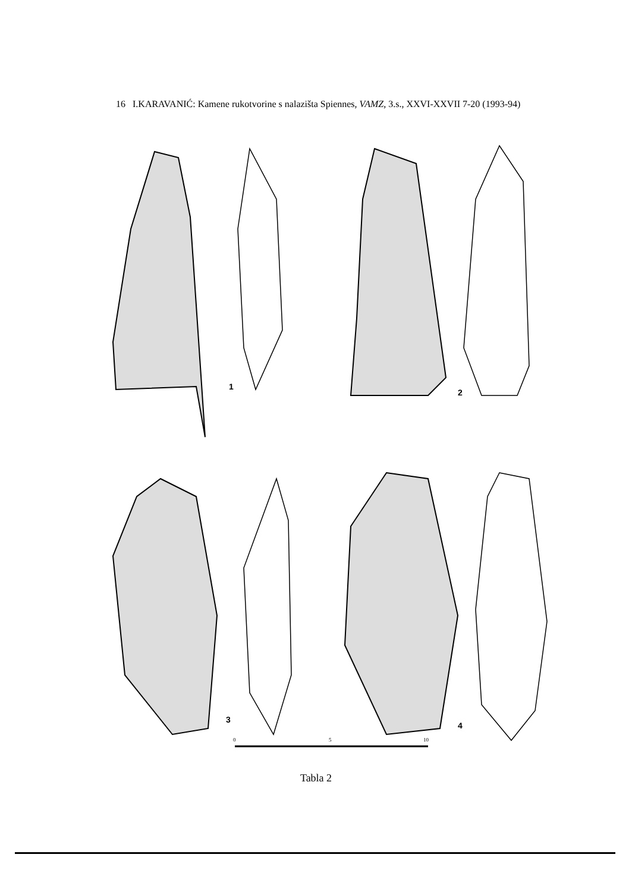16 I.KARAVANIĆ: Kamene rukotvorine s nalazišta Spiennes, VAMZ, 3.s., XXVI-XXVII 7-20 (1993-94)
1
2
3
4
0
5
10
Tabla 2